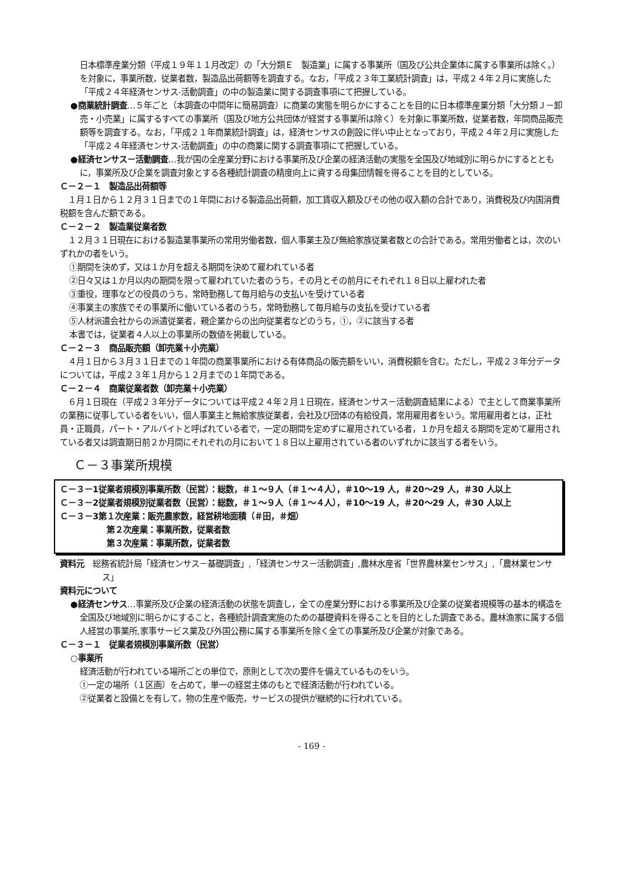日本標準産業分類（平成１９年１１月改定）の「大分類Ｅ　製造業」に属する事業所（国及び公共企業体に属する事業所は除く。）を対象に，事業所数，従業者数，製造品出荷額等を調査する。なお，「平成２３年工業統計調査」は，平成２４年２月に実施した「平成２４年経済センサス-活動調査」の中の製造業に関する調査事項にて把握している。
●商業統計調査…５年ごと（本調査の中間年に簡易調査）に商業の実態を明らかにすることを目的に日本標準産業分類「大分類Ｊ－卸売・小売業」に属するすべての事業所（国及び地方公共団体が経営する事業所は除く）を対象に事業所数，従業者数，年間商品販売額等を調査する。なお，「平成２１年商業統計調査」は，経済センサスの創設に伴い中止となっており，平成２４年２月に実施した「平成２４年経済センサス-活動調査」の中の商業に関する調査事項にて把握している。
●経済センサス－活動調査…我が国の全産業分野における事業所及び企業の経済活動の実態を全国及び地域別に明らかにするとともに，事業所及び企業を調査対象とする各種統計調査の精度向上に資する母集団情報を得ることを目的としている。
Ｃ－２－１　製造品出荷額等
　１月１日から１２月３１日までの１年間における製造品出荷額，加工賃収入額及びその他の収入額の合計であり，消費税及び内国消費税額を含んだ額である。
Ｃ－２－２　製造業従業者数
　１２月３１日現在における製造業事業所の常用労働者数，個人事業主及び無給家族従業者数との合計である。常用労働者とは，次のいずれかの者をいう。
①期間を決めず，又は１か月を超える期間を決めて雇われている者
②日々又は１か月以内の期間を限って雇われていた者のうち，その月とその前月にそれぞれ１８日以上雇われた者
③重役，理事などの役員のうち，常時勤務して毎月給与の支払いを受けている者
④事業主の家族でその事業所に働いている者のうち，常時勤務して毎月給与の支払を受けている者
⑤人材派遣会社からの派遣従業者，親企業からの出向従業者などのうち，①，②に該当する者
本書では，従業者４人以上の事業所の数値を掲載している。
Ｃ－２－３　商品販売額（卸売業＋小売業）
　４月１日から３月３１日までの１年間の商業事業所における有体商品の販売額をいい，消費税額を含む。ただし，平成２３年分データについては，平成２３年１月から１２月までの１年間である。
Ｃ－２－４　商業従業者数（卸売業＋小売業）
　６月１日現在（平成２３年分データについては平成２４年２月１日現在，経済センサス－活動調査結果による）で主として商業事業所の業務に従事している者をいい，個人事業主と無給家族従業者，会社及び団体の有給役員，常用雇用者をいう。常用雇用者とは，正社員・正職員，パート・アルバイトと呼ばれている者で，一定の期間を定めずに雇用されている者，１か月を超える期間を定めて雇用されている者又は調査期日前２か月間にそれぞれの月において１８日以上雇用されている者のいずれかに該当する者をいう。
Ｃ－３事業所規模
Ｃ－３－1従業者規模別事業所数（民営）：総数，＃１～９人（＃１～４人），＃10～19 人，＃20～29 人，＃30 人以上
Ｃ－３－2従業者規模別従業者数（民営）：総数，＃１～９人（＃１～４人），＃10～19 人，＃20～29 人，＃30 人以上
Ｃ－３－3第１次産業：販売農家数，経営耕地面積（＃田，＃畑）
第２次産業：事業所数，従業者数
第３次産業：事業所数，従業者数
資料元　総務省統計局「経済センサス－基礎調査」,「経済センサス－活動調査」,農林水産省「世界農林業センサス」,「農林業センサス」
資料元について
●経済センサス…事業所及び企業の経済活動の状態を調査し，全ての産業分野における事業所及び企業の従業者規模等の基本的構造を全国及び地域別に明らかにすること，各種統計調査実施のための基礎資料を得ることを目的とした調査である。農林漁家に属する個人経営の事業所,家事サービス業及び外国公務に属する事業所を除く全ての事業所及び企業が対象である。
Ｃ－３－１　従業者規模別事業所数（民営）
○事業所
経済活動が行われている場所ごとの単位で，原則として次の要件を備えているものをいう。
①一定の場所（１区画）を占めて，単一の経営主体のもとで経済活動が行われている。
②従業者と設備とを有して，物の生産や販売，サービスの提供が継続的に行われている。
- 169 -